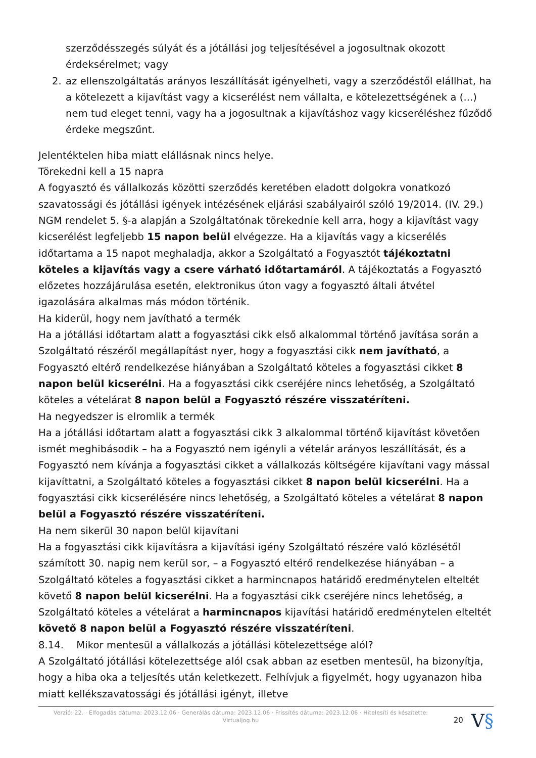szerződésszegés súlyát és a jótállási jog teljesítésével a jogosultnak okozott érdeksérelmet; vagy
2. az ellenszolgáltatás arányos leszállítását igényelheti, vagy a szerződéstől elállhat, ha a kötelezett a kijavítást vagy a kicserélést nem vállalta, e kötelezettségének a (...) nem tud eleget tenni, vagy ha a jogosultnak a kijavításhoz vagy kicseréléshez fűződő érdeke megszűnt.
Jelentéktelen hiba miatt elállásnak nincs helye.
Törekedni kell a 15 napra
A fogyasztó és vállalkozás közötti szerződés keretében eladott dolgokra vonatkozó szavatossági és jótállási igények intézésének eljárási szabályairól szóló 19/2014. (IV. 29.) NGM rendelet 5. §-a alapján a Szolgáltatónak törekednie kell arra, hogy a kijavítást vagy kicserélést legfeljebb 15 napon belül elvégezze. Ha a kijavítás vagy a kicserélés időtartama a 15 napot meghaladja, akkor a Szolgáltató a Fogyasztót tájékoztatni köteles a kijavítás vagy a csere várható időtartamáról. A tájékoztatás a Fogyasztó előzetes hozzájárulása esetén, elektronikus úton vagy a fogyasztó általi átvétel igazolására alkalmas más módon történik.
Ha kiderül, hogy nem javítható a termék
Ha a jótállási időtartam alatt a fogyasztási cikk első alkalommal történő javítása során a Szolgáltató részéről megállapítást nyer, hogy a fogyasztási cikk nem javítható, a Fogyasztó eltérő rendelkezése hiányában a Szolgáltató köteles a fogyasztási cikket 8 napon belül kicserélni. Ha a fogyasztási cikk cseréjére nincs lehetőség, a Szolgáltató köteles a vételárat 8 napon belül a Fogyasztó részére visszatéríteni.
Ha negyedszer is elromlik a termék
Ha a jótállási időtartam alatt a fogyasztási cikk 3 alkalommal történő kijavítást követően ismét meghibásodik – ha a Fogyasztó nem igényli a vételár arányos leszállítását, és a Fogyasztó nem kívánja a fogyasztási cikket a vállalkozás költségére kijavítani vagy mással kijavíttatni, a Szolgáltató köteles a fogyasztási cikket 8 napon belül kicserélni. Ha a fogyasztási cikk kicserélésére nincs lehetőség, a Szolgáltató köteles a vételárat 8 napon belül a Fogyasztó részére visszatéríteni.
Ha nem sikerül 30 napon belül kijavítani
Ha a fogyasztási cikk kijavításra a kijavítási igény Szolgáltató részére való közlésétől számított 30. napig nem kerül sor, – a Fogyasztó eltérő rendelkezése hiányában – a Szolgáltató köteles a fogyasztási cikket a harmincnapos határidő eredménytelen elteltét követő 8 napon belül kicserélni. Ha a fogyasztási cikk cseréjére nincs lehetőség, a Szolgáltató köteles a vételárat a harmincnapos kijavítási határidő eredménytelen elteltét követő 8 napon belül a Fogyasztó részére visszatéríteni.
8.14. Mikor mentesül a vállalkozás a jótállási kötelezettsége alól?
A Szolgáltató jótállási kötelezettsége alól csak abban az esetben mentesül, ha bizonyítja, hogy a hiba oka a teljesítés után keletkezett. Felhívjuk a figyelmét, hogy ugyanazon hiba miatt kellékszavatossági és jótállási igényt, illetve
Verzió: 22. · Elfogadás dátuma: 2023.12.06 · Generálás dátuma: 2023.12.06 · Frissítés dátuma: 2023.12.06 · Hitelesíti és készítette: Virtualjog.hu
20
V§